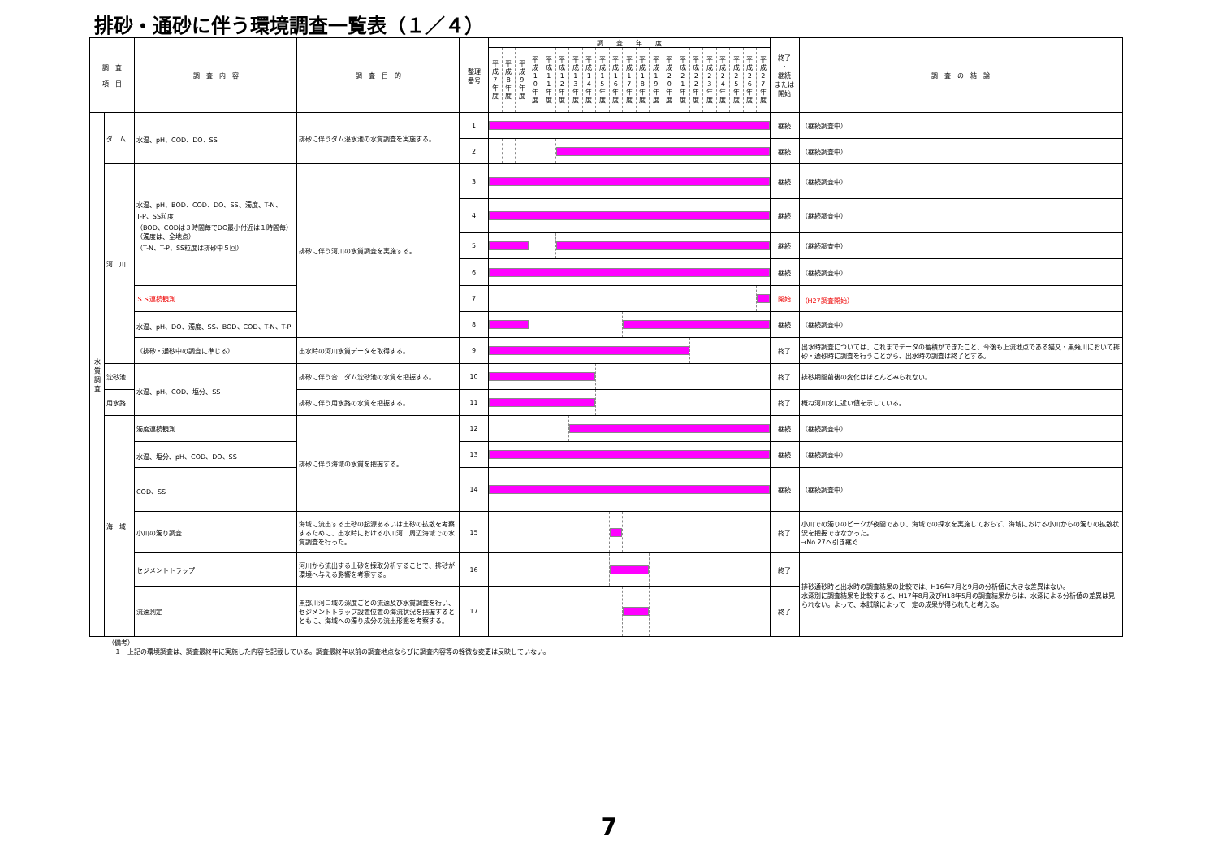排砂・通砂に伴う環境調査一覧表（１／４）
| 調 査 項 目 | | 調 査 内 容 | 調 査 目 的 | 整理 番号 | 調 査 年 度 | | | | | | | | | | | | | | | | | | | | | 終了 ・ 継続 または 開始 | 調 査 の 結 論 |
| --- | --- | --- | --- | --- | --- | --- | --- | --- | --- | --- | --- | --- | --- | --- | --- | --- | --- | --- | --- | --- | --- | --- | --- | --- | --- | --- | --- |
| | | | | | 平成7年度 | 平成8年度 | 平成9年度 | 平成10年度 | 平成11年度 | 平成12年度 | 平成13年度 | 平成14年度 | 平成15年度 | 平成16年度 | 平成17年度 | 平成18年度 | 平成19年度 | 平成20年度 | 平成21年度 | 平成22年度 | 平成23年度 | 平成24年度 | 平成25年度 | 平成26年度 | 平成27年度 | | |
| 水 質 調 査 | ダ ム | 水温、pH、COD、DO、SS | 排砂に伴うダム湛水池の水質調査を実施する。 | 1 | | | | | | | | | | | | | | | | | | | | | | 継続 | （継続調査中） |
| | | | | 2 | | | | | | | | | | | | | | | | | | | | | | 継続 | （継続調査中） |
| | 河 川 | 水温、pH、BOD、COD、DO、SS、濁度、T-N、 T-P、SS粒度 （BOD、CODは３時間毎でDO最小付近は１時間毎） （濁度は、全地点） （T-N、T-P、SS粒度は排砂中５回） | 排砂に伴う河川の水質調査を実施する。 | 3 | | | | | | | | | | | | | | | | | | | | | | 継続 | （継続調査中） |
| | | | | 4 | | | | | | | | | | | | | | | | | | | | | | 継続 | （継続調査中） |
| | | | | 5 | | | | | | | | | | | | | | | | | | | | | | 継続 | （継続調査中） |
| | | | | 6 | | | | | | | | | | | | | | | | | | | | | | 継続 | （継続調査中） |
| | | ＳＳ連続観測 | | 7 | | | | | | | | | | | | | | | | | | | | | | 開始 | （H27調査開始） |
| | | 水温、pH、DO、濁度、SS、BOD、COD、T-N、T-P | | 8 | | | | | | | | | | | | | | | | | | | | | | 継続 | （継続調査中） |
| | | （排砂・通砂中の調査に準じる） | 出水時の河川水質データを取得する。 | 9 | | | | | | | | | | | | | | | | | | | | | | 終了 | 出水時調査については、これまでデータの蓄積ができたこと、今後も上流地点である猫又・黒薙川において排砂・通砂時に調査を行うことから、出水時の調査は終了とする。 |
| | 沈砂池 | 水温、pH、COD、塩分、SS | 排砂に伴う合口ダム沈砂池の水質を把握する。 | 10 | | | | | | | | | | | | | | | | | | | | | | 終了 | 排砂期間前後の変化はほとんどみられない。 |
| | 用水路 | | 排砂に伴う用水路の水質を把握する。 | 11 | | | | | | | | | | | | | | | | | | | | | | 終了 | 概ね河川水に近い値を示している。 |
| | 海 域 | 濁度連続観測 | 排砂に伴う海域の水質を把握する。 | 12 | | | | | | | | | | | | | | | | | | | | | | 継続 | （継続調査中） |
| | | 水温、塩分、pH、COD、DO、SS | | 13 | | | | | | | | | | | | | | | | | | | | | | 継続 | （継続調査中） |
| | | COD、SS | | 14 | | | | | | | | | | | | | | | | | | | | | | 継続 | （継続調査中） |
| | | 小川の濁り調査 | 海域に流出する土砂の起源あるいは土砂の拡散を考察するために、出水時における小川河口周辺海域での水質調査を行った。 | 15 | | | | | | | | | | | | | | | | | | | | | | 終了 | 小川での濁りのピークが夜間であり、海域での採水を実施しておらず、海域における小川からの濁りの拡散状況を把握できなかった。 →No.27へ引き継ぐ |
| | | セジメントトラップ | 河川から流出する土砂を採取分析することで、排砂が環境へ与える影響を考察する。 | 16 | | | | | | | | | | | | | | | | | | | | | | 終了 | 排砂通砂時と出水時の調査結果の比較では、H16年7月と9月の分析値に大きな差異はない。 水深別に調査結果を比較すると、H17年8月及びH18年5月の調査結果からは、水深による分析値の差異は見られない。よって、本試験によって一定の成果が得られたと考える。 |
| | | 流速測定 | 黒部川河口域の深度ごとの流速及び水質調査を行い、セジメントトラップ設置位置の海流状況を把握するとともに、海域への濁り成分の流出形態を考察する。 | 17 | | | | | | | | | | | | | | | | | | | | | | 終了 | |
（備考）
　１　上記の環境調査は、調査最終年に実施した内容を記載している。調査最終年以前の調査地点ならびに調査内容等の軽微な変更は反映していない。
7